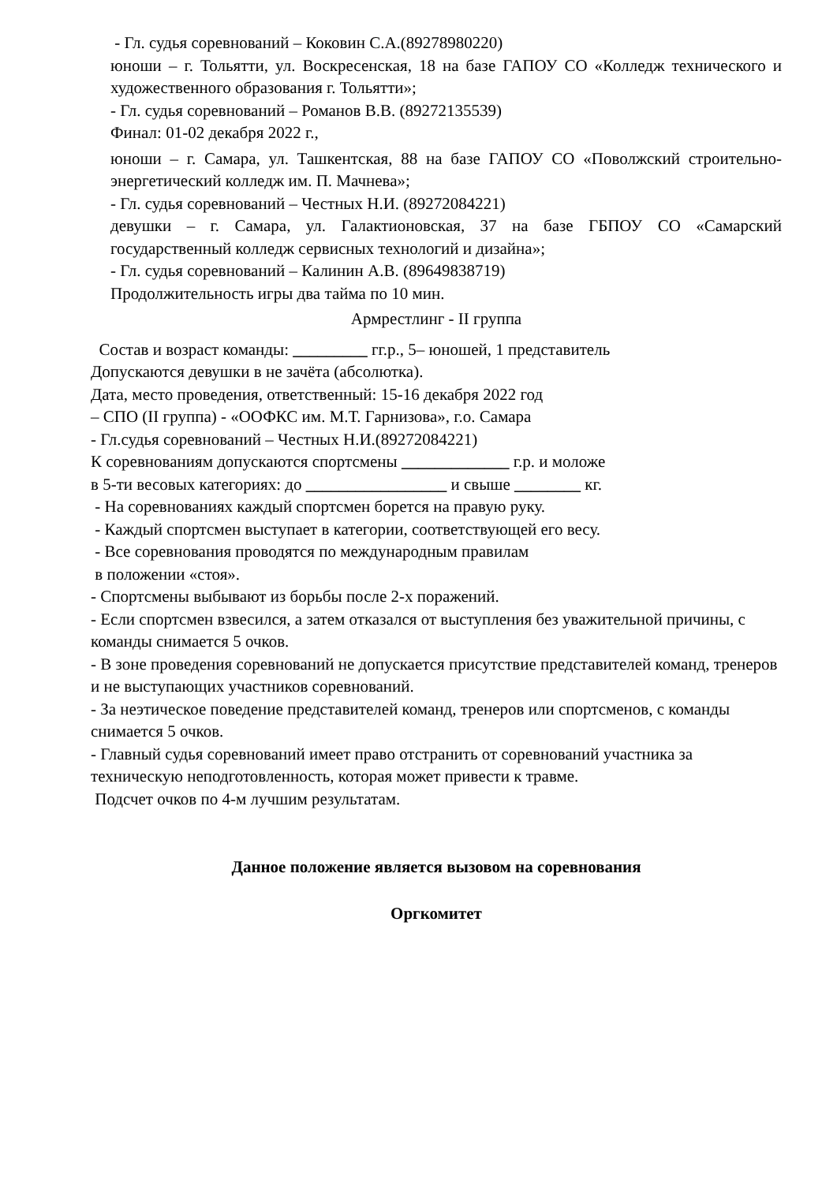- Гл. судья соревнований – Коковин С.А.(89278980220)
юноши – г. Тольятти, ул. Воскресенская, 18 на базе ГАПОУ СО «Колледж технического и художественного образования г. Тольятти»;
- Гл. судья соревнований – Романов В.В. (89272135539)
Финал: 01-02 декабря 2022 г.,
юноши – г. Самара, ул. Ташкентская, 88 на базе ГАПОУ СО «Поволжский строительно-энергетический колледж им. П. Мачнева»;
- Гл. судья соревнований – Честных Н.И. (89272084221)
девушки – г. Самара, ул. Галактионовская, 37 на базе ГБПОУ СО «Самарский государственный колледж сервисных технологий и дизайна»;
- Гл. судья соревнований – Калинин А.В. (89649838719)
Продолжительность игры два тайма по 10 мин.
Армрестлинг - II группа
Состав и возраст команды: _________ гг.р., 5– юношей, 1 представитель
Допускаются девушки в не зачёта (абсолютка).
Дата, место проведения, ответственный: 15-16 декабря 2022 год
– СПО (II группа) - «ООФКС им. М.Т. Гарнизова», г.о. Самара
- Гл.судья соревнований – Честных Н.И.(89272084221)
К соревнованиям допускаются спортсмены _____________ г.р. и моложе
в 5-ти весовых категориях: до _________________ и свыше ________ кг.
- На соревнованиях каждый спортсмен борется на правую руку.
- Каждый спортсмен выступает в категории, соответствующей его весу.
- Все соревнования проводятся по международным правилам
в положении «стоя».
- Спортсмены выбывают из борьбы после 2-х поражений.
- Если спортсмен взвесился, а затем отказался от выступления без уважительной причины, с команды снимается 5 очков.
- В зоне проведения соревнований не допускается присутствие представителей команд, тренеров и не выступающих участников соревнований.
- За неэтическое поведение представителей команд, тренеров или спортсменов, с команды снимается 5 очков.
- Главный судья соревнований имеет право отстранить от соревнований участника за техническую неподготовленность, которая может привести к травме.
Подсчет очков по 4-м лучшим результатам.
Данное положение является вызовом на соревнования
Оргкомитет